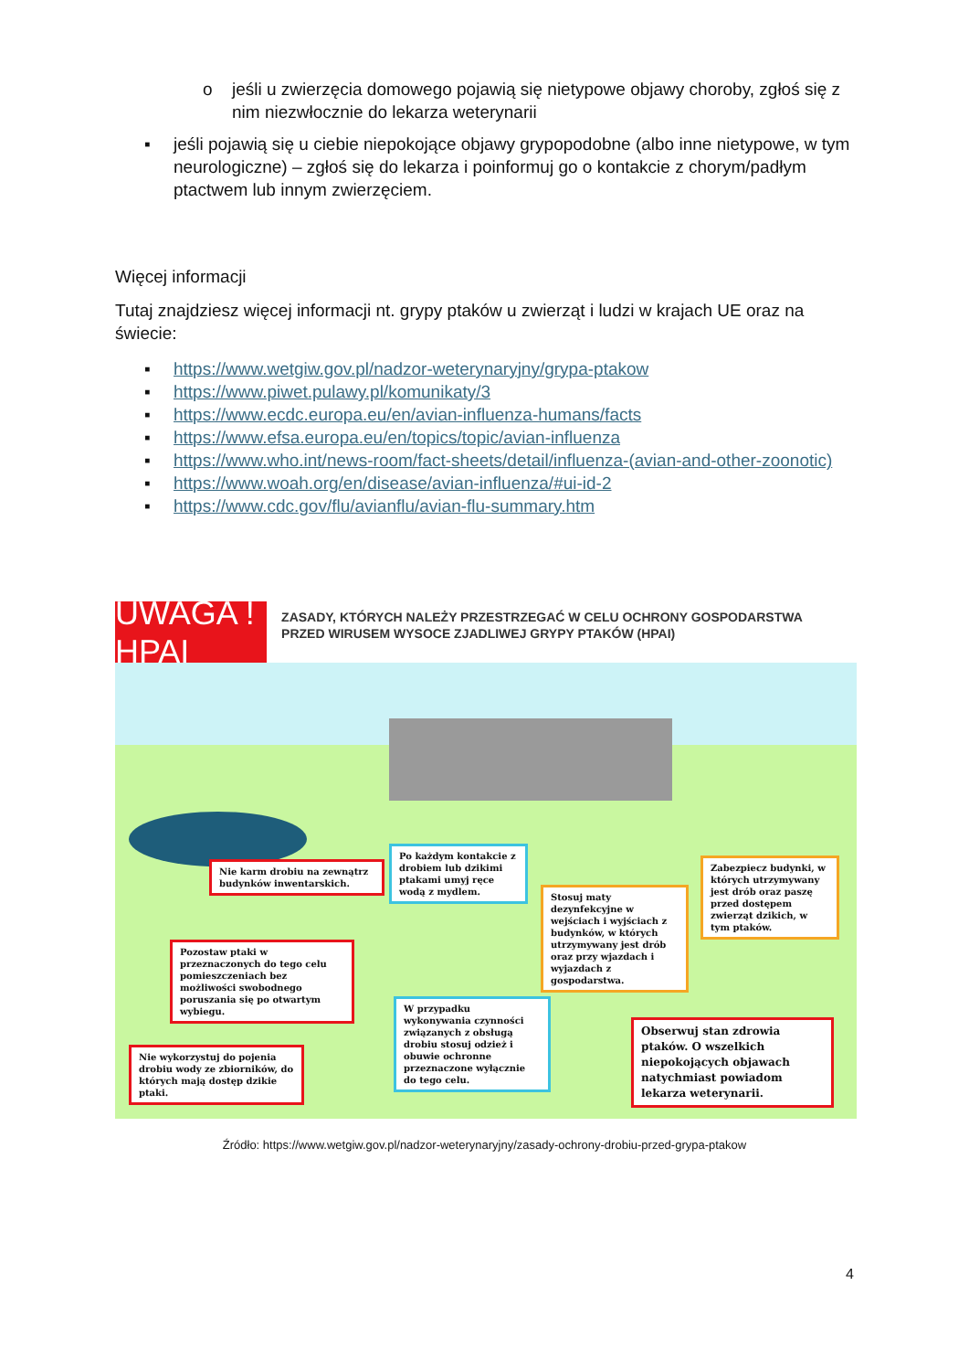o jeśli u zwierzęcia domowego pojawią się nietypowe objawy choroby, zgłoś się z nim niezwłocznie do lekarza weterynarii
▪ jeśli pojawią się u ciebie niepokojące objawy grypopodobne (albo inne nietypowe, w tym neurologiczne) – zgłoś się do lekarza i poinformuj go o kontakcie z chorym/padłym ptactwem lub innym zwierzęciem.
Więcej informacji
Tutaj znajdziesz więcej informacji nt. grypy ptaków u zwierząt i ludzi w krajach UE oraz na świecie:
▪ https://www.wetgiw.gov.pl/nadzor-weterynaryjny/grypa-ptakow
▪ https://www.piwet.pulawy.pl/komunikaty/3
▪ https://www.ecdc.europa.eu/en/avian-influenza-humans/facts
▪ https://www.efsa.europa.eu/en/topics/topic/avian-influenza
▪ https://www.who.int/news-room/fact-sheets/detail/influenza-(avian-and-other-zoonotic)
▪ https://www.woah.org/en/disease/avian-influenza/#ui-id-2
▪ https://www.cdc.gov/flu/avianflu/avian-flu-summary.htm
UWAGA ! HPAI
ZASADY, KTÓRYCH NALEŻY PRZESTRZEGAĆ W CELU OCHRONY GOSPODARSTWA PRZED WIRUSEM WYSOCE ZJADLIWEJ GRYPY PTAKÓW (HPAI)
Nie karm drobiu na zewnątrz budynków inwentarskich.
Po każdym kontakcie z drobiem lub dzikimi ptakami umyj ręce wodą z mydlem.
Stosuj maty dezynfekcyjne w wejściach i wyjściach z budynków, w których utrzymywany jest drób oraz przy wjazdach i wyjazdach z gospodarstwa.
Zabezpiecz budynki, w których utrzymywany jest drób oraz paszę przed dostępem zwierząt dzikich, w tym ptaków.
Pozostaw ptaki w przeznaczonych do tego celu pomieszczeniach bez możliwości swobodnego poruszania się po otwartym wybiegu.
W przypadku wykonywania czynności związanych z obsługą drobiu stosuj odzież i obuwie ochronne przeznaczone wyłącznie do tego celu.
Nie wykorzystuj do pojenia drobiu wody ze zbiorników, do których mają dostęp dzikie ptaki.
Obserwuj stan zdrowia ptaków. O wszelkich niepokojących objawach natychmiast powiadom lekarza weterynarii.
Źródło: https://www.wetgiw.gov.pl/nadzor-weterynaryjny/zasady-ochrony-drobiu-przed-grypa-ptakow
4